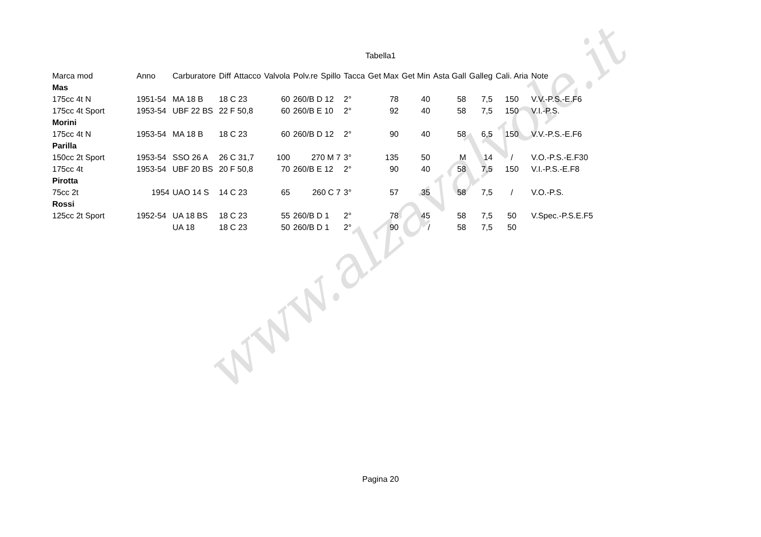www.alzavalvole.it
Tabella1
| Marca mod | Anno | Carburatore | Diff | Attacco | Valvola | Polv.re | Spillo | Tacca | Get Max | Get Min | Asta Gall | Galleg | Cali. Aria | Note |
| --- | --- | --- | --- | --- | --- | --- | --- | --- | --- | --- | --- | --- | --- | --- |
| Mas | | | | | | | | | | | | | | |
| 175cc 4t N | 1951-54 | MA 18 B | 18 C 23 | | 60 | 260/B D 12 | | 2° | 78 | 40 | 58 | 7,5 | 150 | V.V.-P.S.-E.F6 |
| 175cc 4t Sport | 1953-54 | UBF 22 BS | 22 F 50,8 | | 60 | 260/B E 10 | | 2° | 92 | 40 | 58 | 7,5 | 150 | V.I.-P.S. |
| Morini | | | | | | | | | | | | | | |
| 175cc 4t N | 1953-54 | MA 18 B | 18 C 23 | | 60 | 260/B D 12 | | 2° | 90 | 40 | 58 | 6,5 | 150 | V.V.-P.S.-E.F6 |
| Parilla | | | | | | | | | | | | | | |
| 150cc 2t Sport | 1953-54 | SSO 26 A | 26 C 31,7 | | 100 | 270 M 7 | | 3° | 135 | 50 | M | 14 | / | V.O.-P.S.-E.F30 |
| 175cc 4t | 1953-54 | UBF 20 BS | 20 F 50,8 | | 70 | 260/B E 12 | | 2° | 90 | 40 | 58 | 7,5 | 150 | V.I.-P.S.-E.F8 |
| Pirotta | | | | | | | | | | | | | | |
| 75cc 2t | 1954 | UAO 14 S | 14 C 23 | | 65 | 260 C 7 | | 3° | 57 | 35 | 58 | 7,5 | / | V.O.-P.S. |
| Rossi | | | | | | | | | | | | | | |
| 125cc 2t Sport | 1952-54 | UA 18 BS | 18 C 23 | | 55 | 260/B D 1 | | 2° | 78 | 45 | 58 | 7,5 | 50 | V.Spec.-P.S.E.F5 |
| | | UA 18 | 18 C 23 | | 50 | 260/B D 1 | | 2° | 90 | / | 58 | 7,5 | 50 | |
Pagina 20